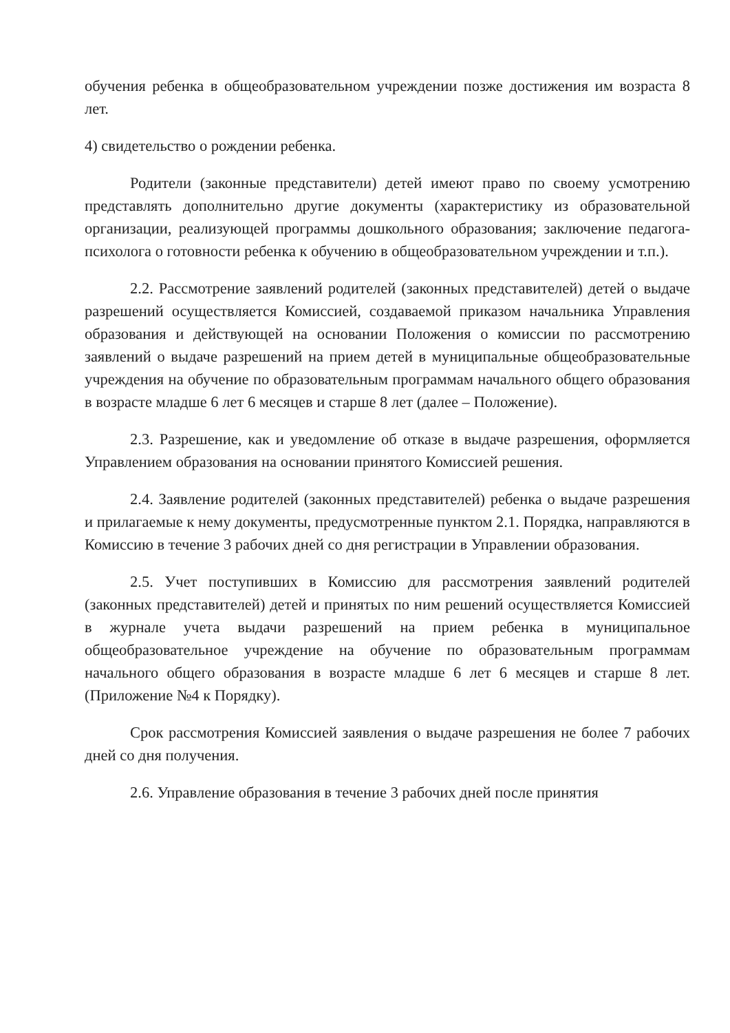обучения ребенка в общеобразовательном учреждении позже достижения им возраста 8 лет.
4) свидетельство о рождении ребенка.
Родители (законные представители) детей имеют право по своему усмотрению представлять дополнительно другие документы (характеристику из образовательной организации, реализующей программы дошкольного образования; заключение педагога-психолога о готовности ребенка к обучению в общеобразовательном учреждении и т.п.).
2.2. Рассмотрение заявлений родителей (законных представителей) детей о выдаче разрешений осуществляется Комиссией, создаваемой приказом начальника Управления образования и действующей на основании Положения о комиссии по рассмотрению заявлений о выдаче разрешений на прием детей в муниципальные общеобразовательные учреждения на обучение по образовательным программам начального общего образования в возрасте младше 6 лет 6 месяцев и старше 8 лет (далее – Положение).
2.3. Разрешение, как и уведомление об отказе в выдаче разрешения, оформляется Управлением образования на основании принятого Комиссией решения.
2.4. Заявление родителей (законных представителей) ребенка о выдаче разрешения и прилагаемые к нему документы, предусмотренные пунктом 2.1. Порядка, направляются в Комиссию в течение 3 рабочих дней со дня регистрации в Управлении образования.
2.5. Учет поступивших в Комиссию для рассмотрения заявлений родителей (законных представителей) детей и принятых по ним решений осуществляется Комиссией в журнале учета выдачи разрешений на прием ребенка в муниципальное общеобразовательное учреждение на обучение по образовательным программам начального общего образования в возрасте младше 6 лет 6 месяцев и старше 8 лет. (Приложение №4 к Порядку).
Срок рассмотрения Комиссией заявления о выдаче разрешения не более 7 рабочих дней со дня получения.
2.6. Управление образования в течение 3 рабочих дней после принятия